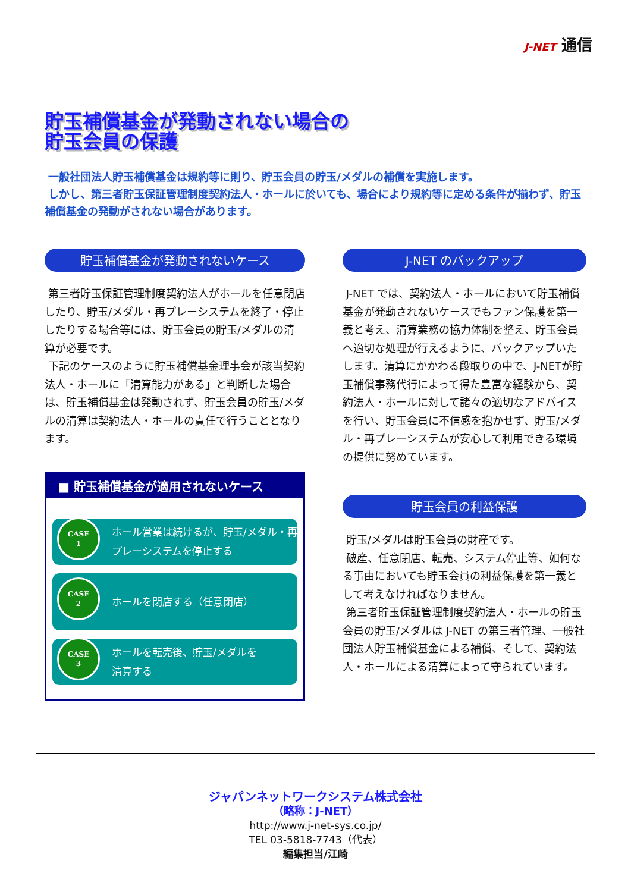J-NET 通信
貯玉補償基金が発動されない場合の
貯玉会員の保護
一般社団法人貯玉補償基金は規約等に則り、貯玉会員の貯玉/メダルの補償を実施します。
しかし、第三者貯玉保証管理制度契約法人・ホールに於いても、場合により規約等に定める条件が揃わず、貯玉補償基金の発動がされない場合があります。
貯玉補償基金が発動されないケース
第三者貯玉保証管理制度契約法人がホールを任意閉店したり、貯玉/メダル・再プレーシステムを終了・停止したりする場合等には、貯玉会員の貯玉/メダルの清算が必要です。
下記のケースのように貯玉補償基金理事会が該当契約法人・ホールに「清算能力がある」と判断した場合は、貯玉補償基金は発動されず、貯玉会員の貯玉/メダルの清算は契約法人・ホールの責任で行うこととなります。
■ 貯玉補償基金が適用されないケース
CASE
1
ホール営業は続けるが、貯玉/メダル・再
プレーシステムを停止する
CASE
2
ホールを閉店する（任意閉店）
CASE
3
ホールを転売後、貯玉/メダルを
清算する
J-NET のバックアップ
J-NET では、契約法人・ホールにおいて貯玉補償基金が発動されないケースでもファン保護を第一義と考え、清算業務の協力体制を整え、貯玉会員へ適切な処理が行えるように、バックアップいたします。清算にかかわる段取りの中で、J-NETが貯玉補償事務代行によって得た豊富な経験から、契約法人・ホールに対して諸々の適切なアドバイスを行い、貯玉会員に不信感を抱かせず、貯玉/メダル・再プレーシステムが安心して利用できる環境の提供に努めています。
貯玉会員の利益保護
貯玉/メダルは貯玉会員の財産です。
破産、任意閉店、転売、システム停止等、如何なる事由においても貯玉会員の利益保護を第一義として考えなければなりません。
第三者貯玉保証管理制度契約法人・ホールの貯玉会員の貯玉/メダルは J-NET の第三者管理、一般社団法人貯玉補償基金による補償、そして、契約法人・ホールによる清算によって守られています。
ジャパンネットワークシステム株式会社
（略称：J-NET）
http://www.j-net-sys.co.jp/
TEL 03-5818-7743（代表）
編集担当/江崎